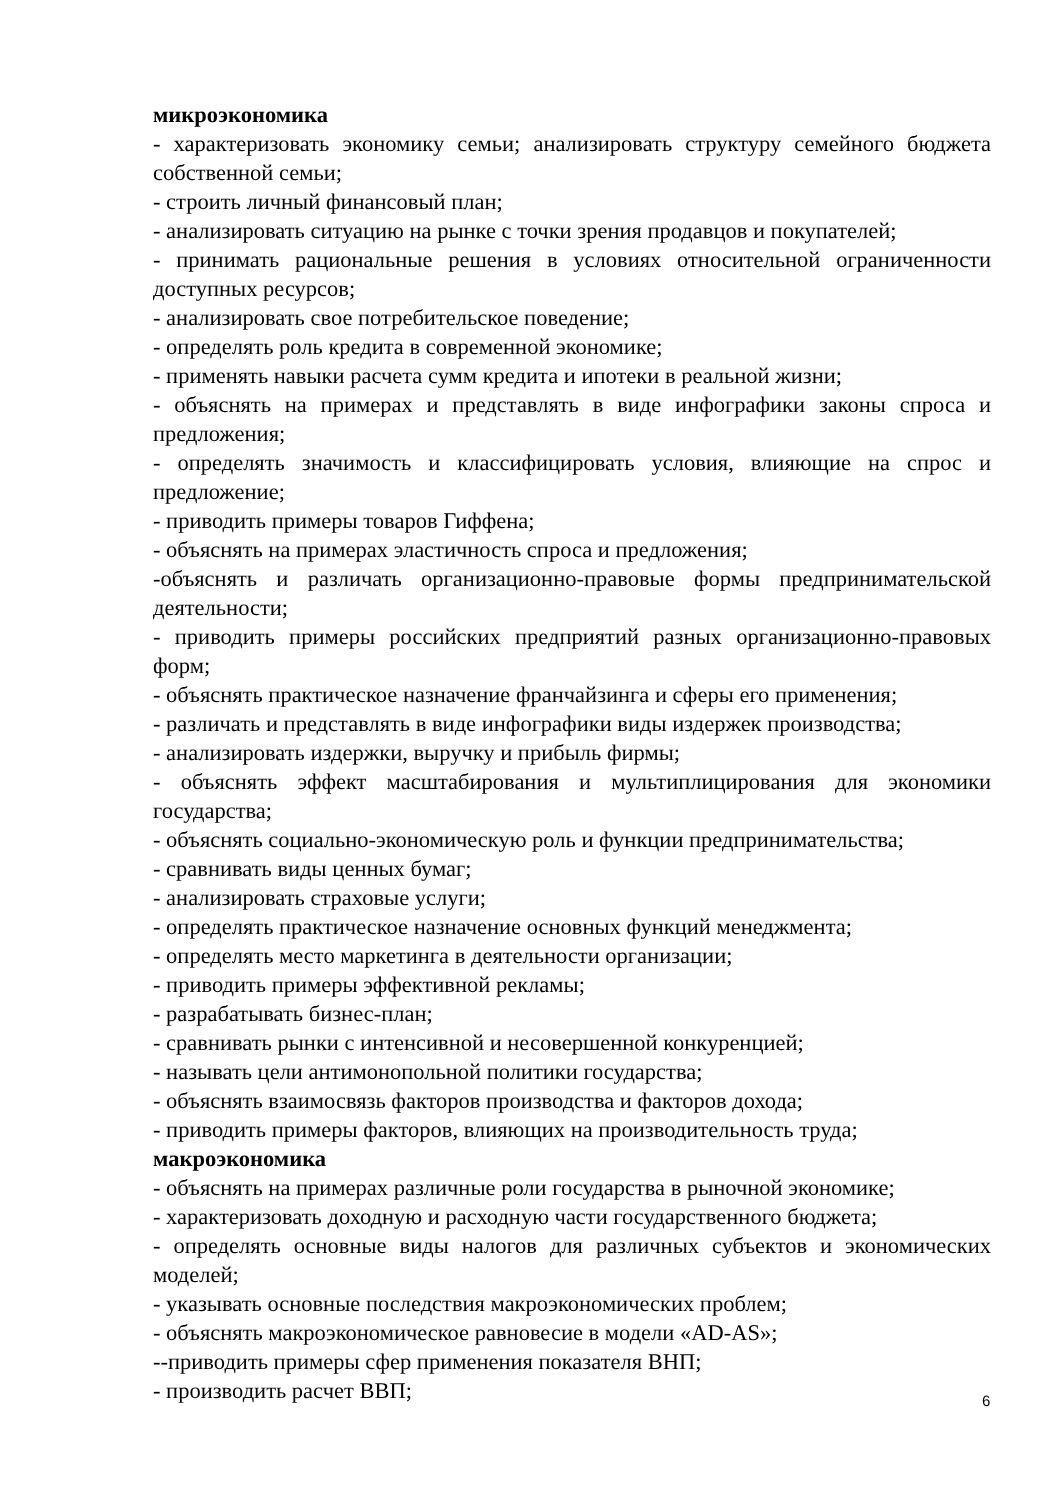микроэкономика
- характеризовать экономику семьи; анализировать структуру семейного бюджета собственной семьи;
- строить личный финансовый план;
- анализировать ситуацию на рынке с точки зрения продавцов и покупателей;
- принимать рациональные решения в условиях относительной ограниченности доступных ресурсов;
- анализировать свое потребительское поведение;
- определять роль кредита в современной экономике;
- применять навыки расчета сумм кредита и ипотеки в реальной жизни;
- объяснять на примерах и представлять в виде инфографики законы спроса и предложения;
- определять значимость и классифицировать условия, влияющие на спрос и предложение;
- приводить примеры товаров Гиффена;
- объяснять на примерах эластичность спроса и предложения;
-объяснять и различать организационно-правовые формы предпринимательской деятельности;
- приводить примеры российских предприятий разных организационно-правовых форм;
- объяснять практическое назначение франчайзинга и сферы его применения;
- различать и представлять в виде инфографики виды издержек производства;
- анализировать издержки, выручку и прибыль фирмы;
- объяснять эффект масштабирования и мультиплицирования для экономики государства;
- объяснять социально-экономическую роль и функции предпринимательства;
- сравнивать виды ценных бумаг;
- анализировать страховые услуги;
- определять практическое назначение основных функций менеджмента;
- определять место маркетинга в деятельности организации;
- приводить примеры эффективной рекламы;
- разрабатывать бизнес-план;
- сравнивать рынки с интенсивной и несовершенной конкуренцией;
- называть цели антимонопольной политики государства;
- объяснять взаимосвязь факторов производства и факторов дохода;
- приводить примеры факторов, влияющих на производительность труда;
макроэкономика
- объяснять на примерах различные роли государства в рыночной экономике;
- характеризовать доходную и расходную части государственного бюджета;
- определять основные виды налогов для различных субъектов и экономических моделей;
- указывать основные последствия макроэкономических проблем;
- объяснять макроэкономическое равновесие в модели «AD-AS»;
--приводить примеры сфер применения показателя ВНП;
- производить расчет ВВП;
6